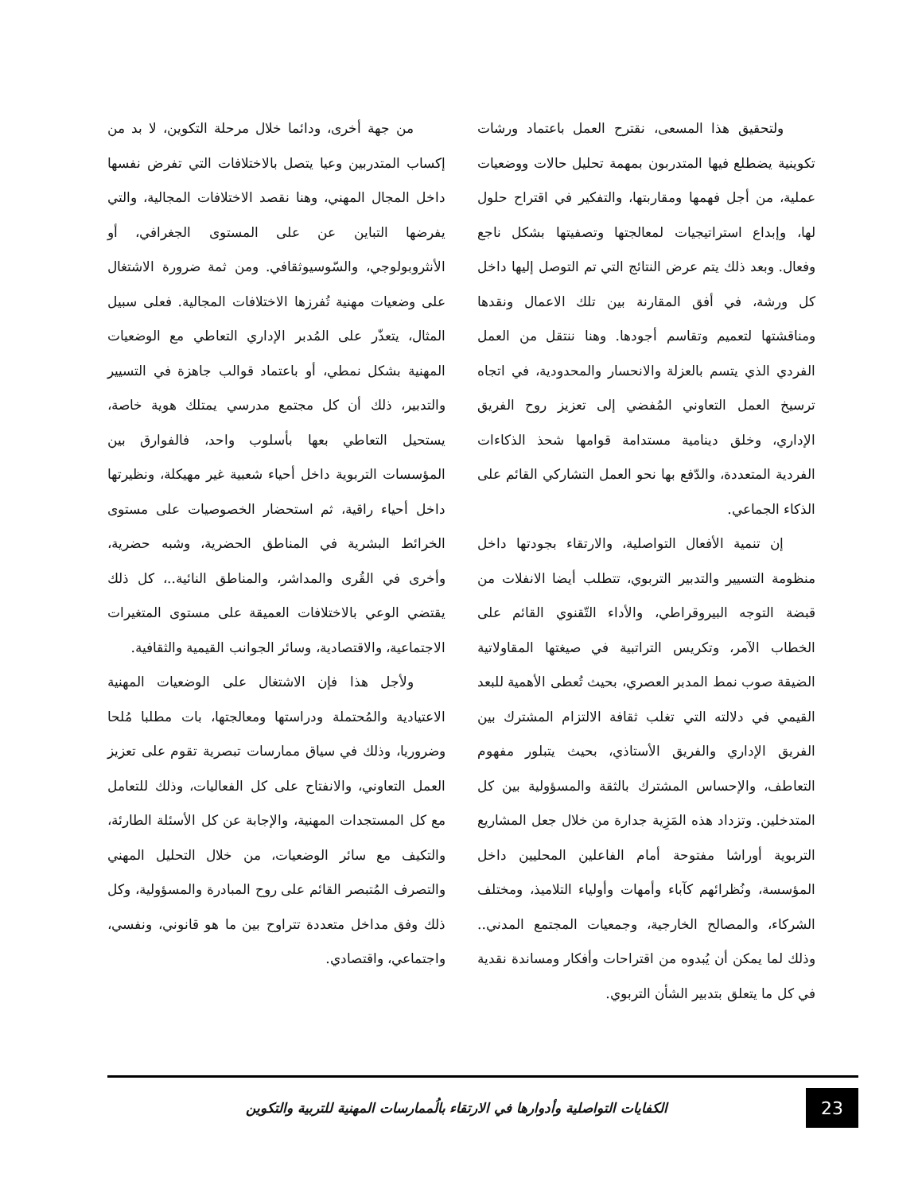من جهة أخرى، ودائما خلال مرحلة التكوين، لا بد من إكساب المتدربين وعيا يتصل بالاختلافات التي تفرض نفسها داخل المجال المهني، وهنا نقصد الاختلافات المجالية، والتي يفرضها التباين عن على المستوى الجغرافي، أو الأنثروبولوجي، والسّوسيوثقافي. ومن ثمة ضرورة الاشتغال على وضعيات مهنية تُفرزها الاختلافات المجالية. فعلى سبيل المثال، يتعذّر على المُدبر الإداري التعاطي مع الوضعيات المهنية بشكل نمطي، أو باعتماد قوالب جاهزة في التسيير والتدبير، ذلك أن كل مجتمع مدرسي يمتلك هوية خاصة، يستحيل التعاطي بعها بأسلوب واحد، فالفوارق بين المؤسسات التربوية داخل أحياء شعبية غير مهيكلة، ونظيرتها داخل أحياء راقية، ثم استحضار الخصوصيات على مستوى الخرائط البشرية في المناطق الحضرية، وشبه حضرية، وأخرى في القُرى والمداشر، والمناطق النائية..، كل ذلك يقتضي الوعي بالاختلافات العميقة على مستوى المتغيرات الاجتماعية، والاقتصادية، وسائر الجوانب القيمية والثقافية.
ولأجل هذا فإن الاشتغال على الوضعيات المهنية الاعتيادية والمُحتملة ودراستها ومعالجتها، بات مطلبا مُلحا وضروريا، وذلك في سياق ممارسات تبصرية تقوم على تعزيز العمل التعاوني، والانفتاح على كل الفعاليات، وذلك للتعامل مع كل المستجدات المهنية، والإجابة عن كل الأسئلة الطارئة، والتكيف مع سائر الوضعيات، من خلال التحليل المهني والتصرف المُتبصر القائم على روح المبادرة والمسؤولية، وكل ذلك وفق مداخل متعددة تتراوح بين ما هو قانوني، ونفسي، واجتماعي، واقتصادي.
ولتحقيق هذا المسعى، نقترح العمل باعتماد ورشات تكوينية يضطلع فيها المتدربون بمهمة تحليل حالات ووضعيات عملية، من أجل فهمها ومقاربتها، والتفكير في اقتراح حلول لها، وإبداع استراتيجيات لمعالجتها وتصفيتها بشكل ناجع وفعال. وبعد ذلك يتم عرض النتائج التي تم التوصل إليها داخل كل ورشة، في أفق المقارنة بين تلك الاعمال ونقدها ومناقشتها لتعميم وتقاسم أجودها. وهنا ننتقل من العمل الفردي الذي يتسم بالعزلة والانحسار والمحدودية، في اتجاه ترسيخ العمل التعاوني المُفضي إلى تعزيز روح الفريق الإداري، وخلق دينامية مستدامة قوامها شحذ الذكاءات الفردية المتعددة، والدّفع بها نحو العمل التشاركي القائم على الذكاء الجماعي.
إن تنمية الأفعال التواصلية، والارتقاء بجودتها داخل منظومة التسيير والتدبير التربوي، تتطلب أيضا الانفلات من قبضة التوجه البيروقراطي، والأداء التّقنوي القائم على الخطاب الآمر، وتكريس التراتبية في صيغتها المقاولاتية الضيقة صوب نمط المدبر العصري، بحيث تُعطى الأهمية للبعد القيمي في دلالته التي تغلب ثقافة الالتزام المشترك بين الفريق الإداري والفريق الأستاذي، بحيث يتبلور مفهوم التعاطف، والإحساس المشترك بالثقة والمسؤولية بين كل المتدخلين. وتزداد هذه المَزِية جدارة من خلال جعل المشاريع التربوية أوراشا مفتوحة أمام الفاعلين المحليين داخل المؤسسة، ونُظرائهم كآباء وأمهات وأولياء التلاميذ، ومختلف الشركاء، والمصالح الخارجية، وجمعيات المجتمع المدني.. وذلك لما يمكن أن يُبدوه من اقتراحات وأفكار ومساندة نقدية في كل ما يتعلق بتدبير الشأن التربوي.
23
الكفايات التواصلية وأدوارها في الارتقاء بالُممارسات المهنية للتربية والتكوين